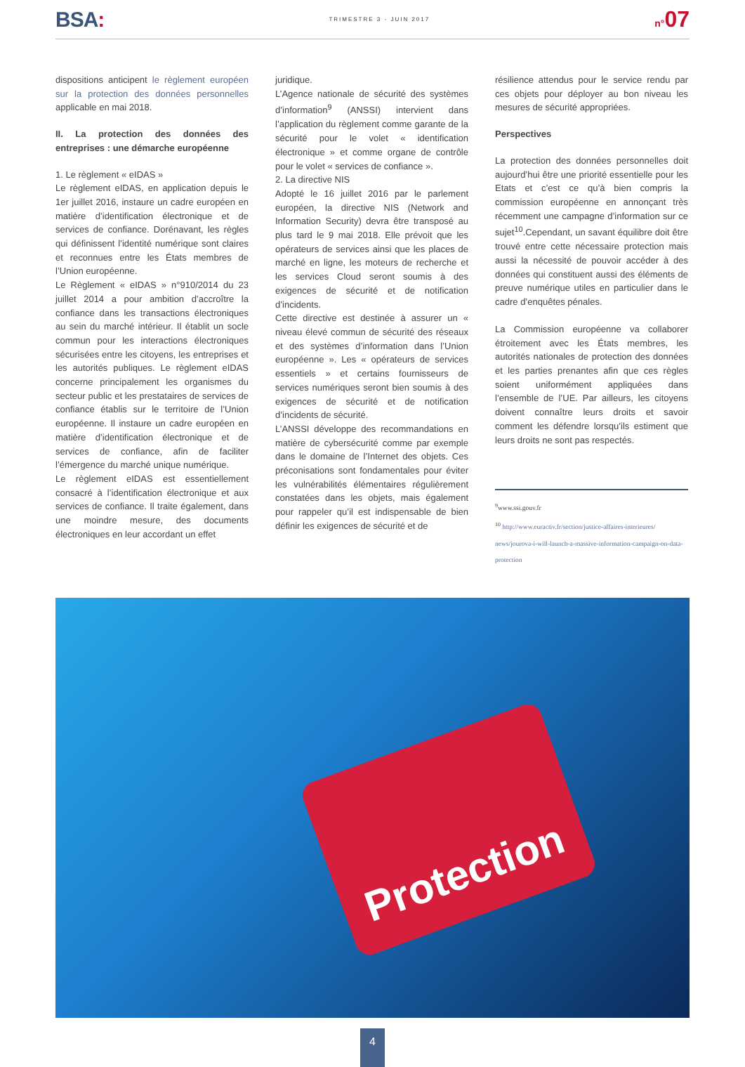BSA:
TRIMESTRE 3 - JUIN 2017
n°07
dispositions anticipent le règlement européen sur la protection des données personnelles applicable en mai 2018.
II. La protection des données des entreprises : une démarche européenne
1. Le règlement « eIDAS »
Le règlement eIDAS, en application depuis le 1er juillet 2016, instaure un cadre européen en matière d’identification électronique et de services de confiance. Dorénavant, les règles qui définissent l’identité numérique sont claires et reconnues entre les États membres de l’Union européenne.
Le Règlement « eIDAS » n°910/2014 du 23 juillet 2014 a pour ambition d’accroître la confiance dans les transactions électroniques au sein du marché intérieur. Il établit un socle commun pour les interactions électroniques sécurisées entre les citoyens, les entreprises et les autorités publiques. Le règlement eIDAS concerne principalement les organismes du secteur public et les prestataires de services de confiance établis sur le territoire de l’Union européenne. Il instaure un cadre européen en matière d’identification électronique et de services de confiance, afin de faciliter l’émergence du marché unique numérique.
Le règlement eIDAS est essentiellement consacré à l’identification électronique et aux services de confiance. Il traite également, dans une moindre mesure, des documents électroniques en leur accordant un effet
juridique.
L’Agence nationale de sécurité des systèmes d’information<sup>9</sup> (ANSSI) intervient dans l’application du règlement comme garante de la sécurité pour le volet « identification électronique » et comme organe de contrôle pour le volet « services de confiance ».
2. La directive NIS
Adopté le 16 juillet 2016 par le parlement européen, la directive NIS (Network and Information Security) devra être transposé au plus tard le 9 mai 2018. Elle prévoit que les opérateurs de services ainsi que les places de marché en ligne, les moteurs de recherche et les services Cloud seront soumis à des exigences de sécurité et de notification d’incidents.
Cette directive est destinée à assurer un « niveau élevé commun de sécurité des réseaux et des systèmes d’information dans l’Union européenne ». Les « opérateurs de services essentiels » et certains fournisseurs de services numériques seront bien soumis à des exigences de sécurité et de notification d’incidents de sécurité.
L’ANSSI développe des recommandations en matière de cybersécurité comme par exemple dans le domaine de l’Internet des objets. Ces préconisations sont fondamentales pour éviter les vulnérabilités élémentaires régulièrement constatées dans les objets, mais également pour rappeler qu’il est indispensable de bien définir les exigences de sécurité et de
résilience attendus pour le service rendu par ces objets pour déployer au bon niveau les mesures de sécurité appropriées.
Perspectives
La protection des données personnelles doit aujourd’hui être une priorité essentielle pour les Etats et c’est ce qu’à bien compris la commission européenne en annonçant très récemment une campagne d’information sur ce sujet<sup>10</sup>.Cependant, un savant équilibre doit être trouvé entre cette nécessaire protection mais aussi la nécessité de pouvoir accéder à des données qui constituent aussi des éléments de preuve numérique utiles en particulier dans le cadre d’enquêtes pénales.
La Commission européenne va collaborer étroitement avec les États membres, les autorités nationales de protection des données et les parties prenantes afin que ces règles soient uniformément appliquées dans l’ensemble de l’UE. Par ailleurs, les citoyens doivent connaître leurs droits et savoir comment les défendre lorsqu’ils estiment que leurs droits ne sont pas respectés.
<sup>9</sup> www.ssi.gouv.fr
<sup>10</sup> http://www.euractiv.fr/section/justice-affaires-interieures/ news/jourova-i-will-launch-a-massive-information-campaign-on-data-protection
Protection
4